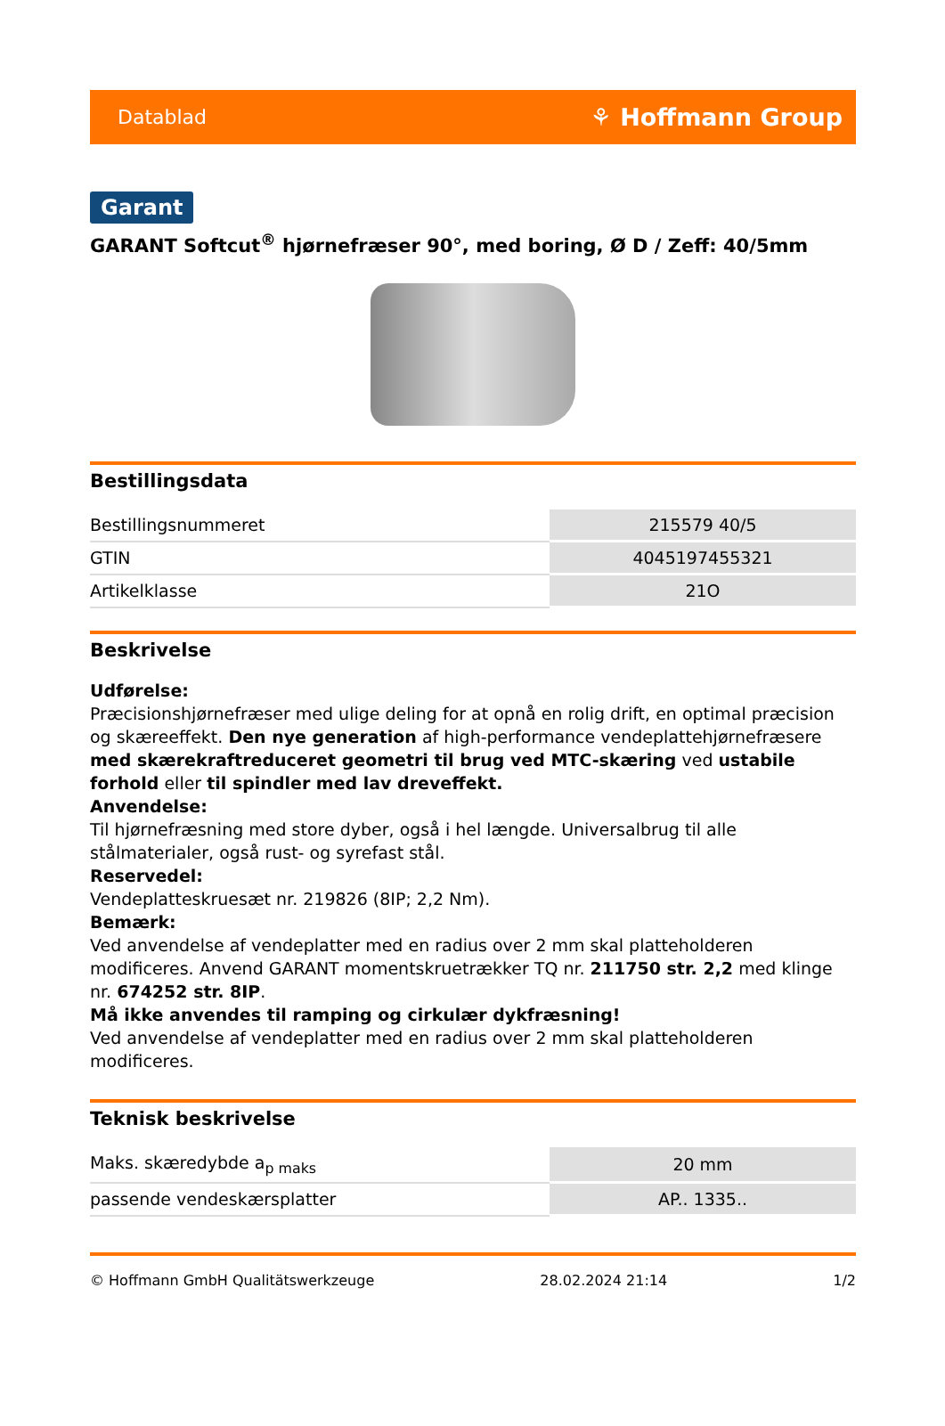Datablad ⚘ Hoffmann Group
Garant
GARANT Softcut<sup>®</sup> hjørnefræser 90°, med boring, Ø D / Zeff: 40/5mm
Bestillingsdata
| Bestillingsnummeret | 215579 40/5 |
| GTIN | 4045197455321 |
| Artikelklasse | 21O |
Beskrivelse
Udførelse:
Præcisionshjørnefræser med ulige deling for at opnå en rolig drift, en optimal præcision og skæreeffekt. Den nye generation af high-performance vendeplattehjørnefræsere med skærekraftreduceret geometri til brug ved MTC-skæring ved ustabile forhold eller til spindler med lav dreveffekt.
Anvendelse:
Til hjørnefræsning med store dyber, også i hel længde. Universalbrug til alle stålmaterialer, også rust- og syrefast stål.
Reservedel:
Vendeplatteskruesæt nr. 219826 (8IP; 2,2 Nm).
Bemærk:
Ved anvendelse af vendeplatter med en radius over 2 mm skal platteholderen modificeres. Anvend GARANT momentskruetrækker TQ nr. 211750 str. 2,2 med klinge nr. 674252 str. 8IP.
Må ikke anvendes til ramping og cirkulær dykfræsning!
Ved anvendelse af vendeplatter med en radius over 2 mm skal platteholderen modificeres.
Teknisk beskrivelse
| Maks. skæredybde a<sub>p maks</sub> | 20 mm |
| passende vendeskærsplatter | AP.. 1335.. |
© Hoffmann GmbH Qualitätswerkzeuge 28.02.2024 21:14 1/2